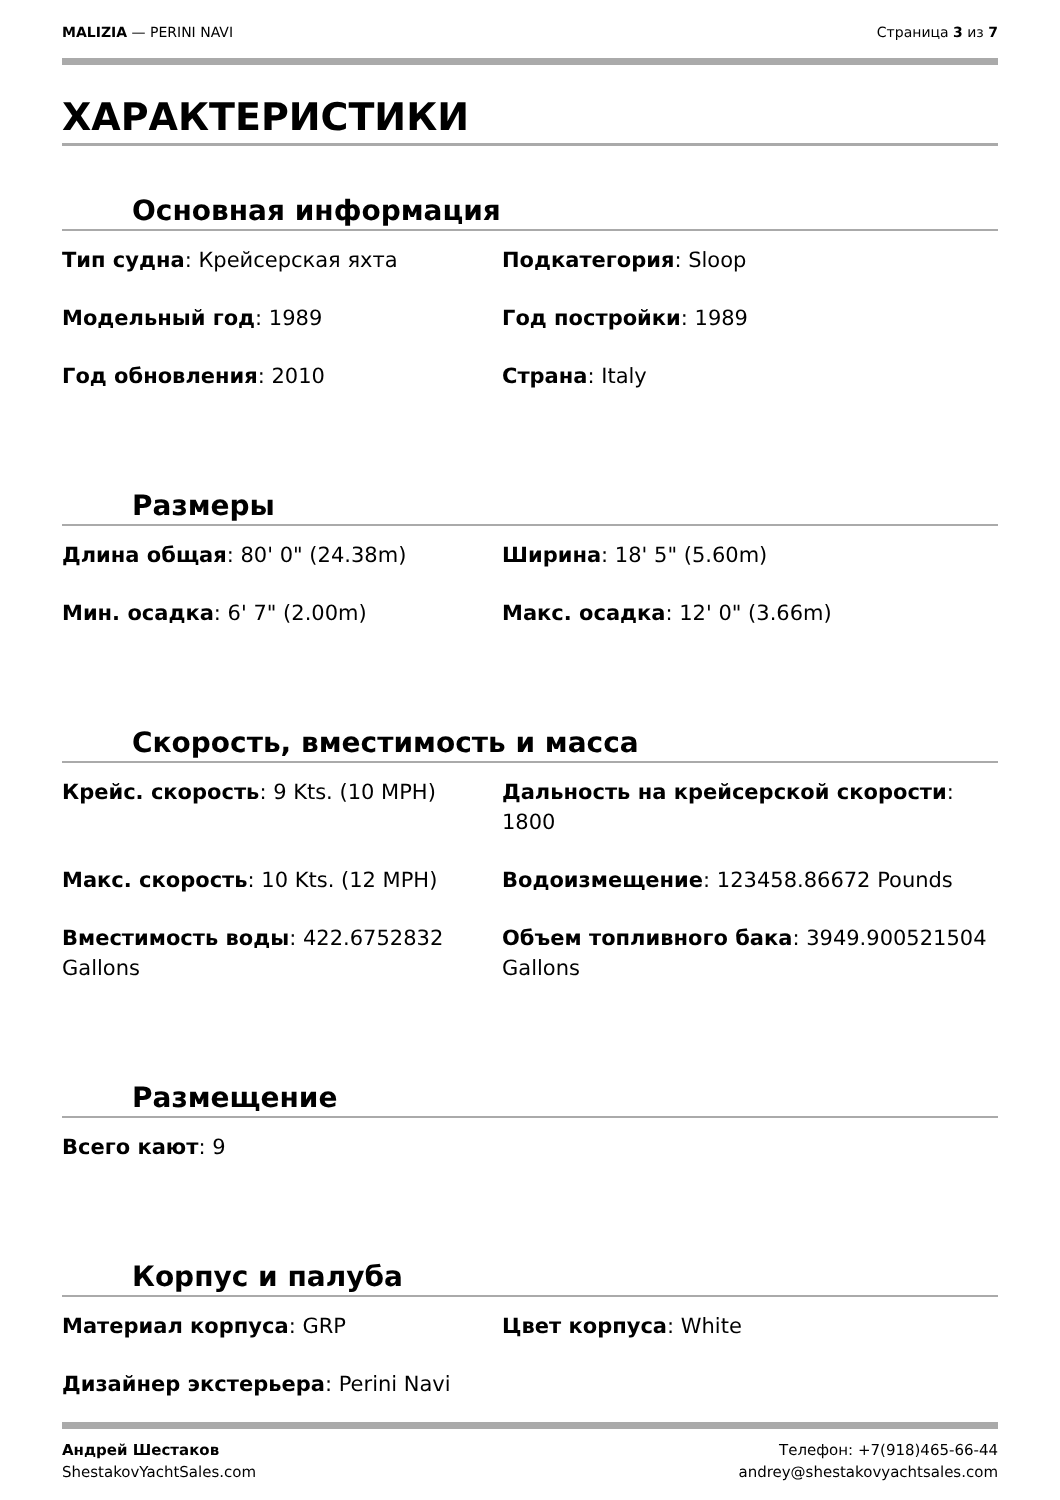MALIZIA — PERINI NAVI Страница 3 из 7
ХАРАКТЕРИСТИКИ
Основная информация
Тип судна: Крейсерская яхта
Подкатегория: Sloop
Модельный год: 1989
Год постройки: 1989
Год обновления: 2010
Страна: Italy
Размеры
Длина общая: 80' 0" (24.38m)
Ширина: 18' 5" (5.60m)
Мин. осадка: 6' 7" (2.00m)
Макс. осадка: 12' 0" (3.66m)
Скорость, вместимость и масса
Крейс. скорость: 9 Kts. (10 MPH)
Дальность на крейсерской скорости: 1800
Макс. скорость: 10 Kts. (12 MPH)
Водоизмещение: 123458.86672 Pounds
Вместимость воды: 422.6752832 Gallons
Объем топливного бака: 3949.900521504 Gallons
Размещение
Всего кают: 9
Корпус и палуба
Материал корпуса: GRP
Цвет корпуса: White
Дизайнер экстерьера: Perini Navi
Андрей Шестаков
ShestakovYachtSales.com
Телефон: +7(918)465-66-44
andrey@shestakovyachtsales.com